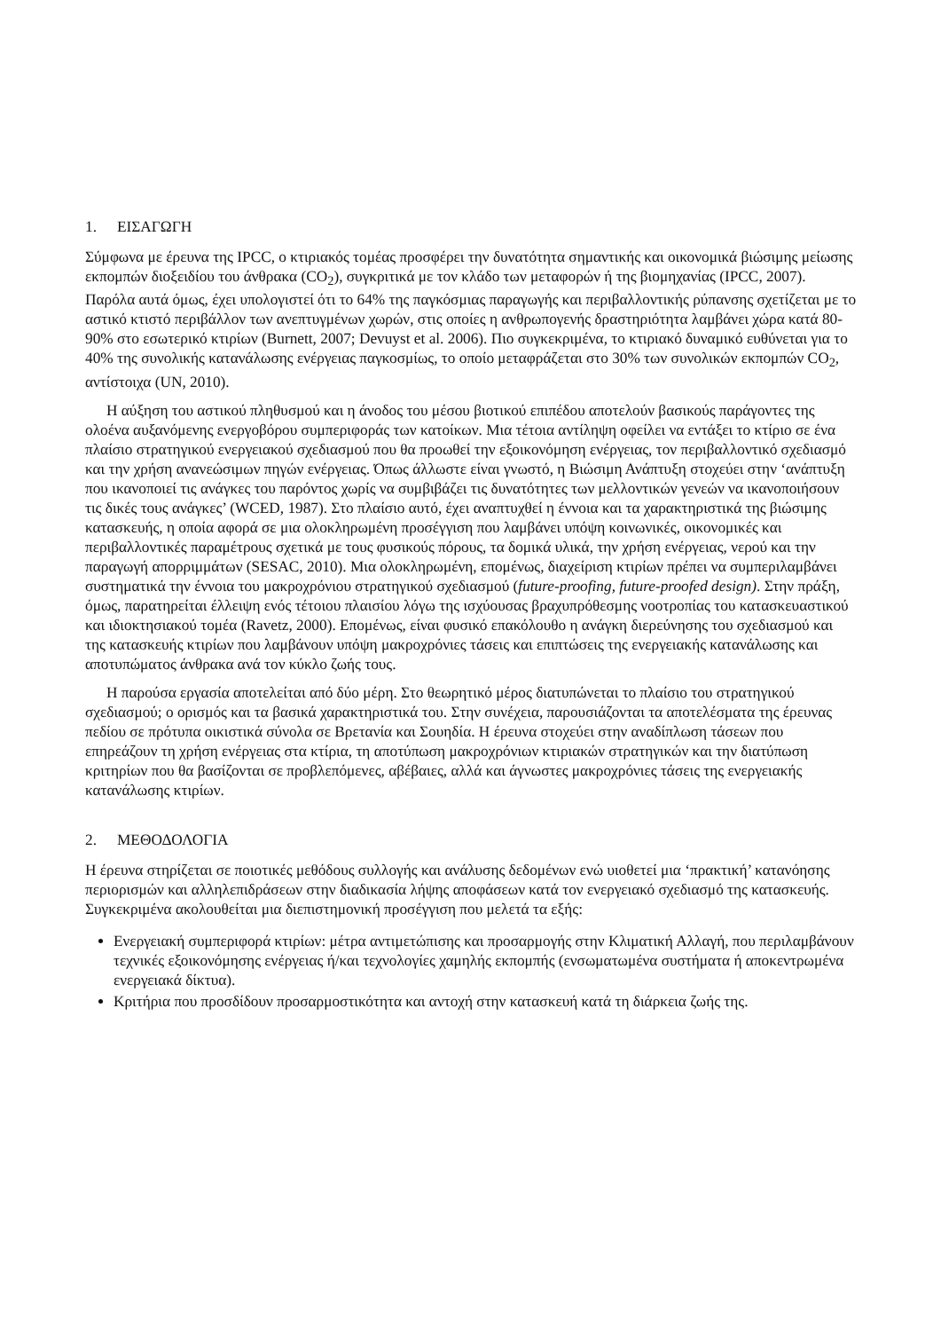1. ΕΙΣΑΓΩΓΗ
Σύμφωνα με έρευνα της IPCC, ο κτιριακός τομέας προσφέρει την δυνατότητα σημαντικής και οικονομικά βιώσιμης μείωσης εκπομπών διοξειδίου του άνθρακα (CO<sub>2</sub>), συγκριτικά με τον κλάδο των μεταφορών ή της βιομηχανίας (IPCC, 2007). Παρόλα αυτά όμως, έχει υπολογιστεί ότι το 64% της παγκόσμιας παραγωγής και περιβαλλοντικής ρύπανσης σχετίζεται με το αστικό κτιστό περιβάλλον των ανεπτυγμένων χωρών, στις οποίες η ανθρωπογενής δραστηριότητα λαμβάνει χώρα κατά 80-90% στο εσωτερικό κτιρίων (Burnett, 2007; Devuyst et al. 2006). Πιο συγκεκριμένα, το κτιριακό δυναμικό ευθύνεται για το 40% της συνολικής κατανάλωσης ενέργειας παγκοσμίως, το οποίο μεταφράζεται στο 30% των συνολικών εκπομπών CO<sub>2</sub>, αντίστοιχα (UN, 2010).
Η αύξηση του αστικού πληθυσμού και η άνοδος του μέσου βιοτικού επιπέδου αποτελούν βασικούς παράγοντες της ολοένα αυξανόμενης ενεργοβόρου συμπεριφοράς των κατοίκων. Μια τέτοια αντίληψη οφείλει να εντάξει το κτίριο σε ένα πλαίσιο στρατηγικού ενεργειακού σχεδιασμού που θα προωθεί την εξοικονόμηση ενέργειας, τον περιβαλλοντικό σχεδιασμό και την χρήση ανανεώσιμων πηγών ενέργειας. Όπως άλλωστε είναι γνωστό, η Βιώσιμη Ανάπτυξη στοχεύει στην ‘ανάπτυξη που ικανοποιεί τις ανάγκες του παρόντος χωρίς να συμβιβάζει τις δυνατότητες των μελλοντικών γενεών να ικανοποιήσουν τις δικές τους ανάγκες’ (WCED, 1987). Στο πλαίσιο αυτό, έχει αναπτυχθεί η έννοια και τα χαρακτηριστικά της βιώσιμης κατασκευής, η οποία αφορά σε μια ολοκληρωμένη προσέγγιση που λαμβάνει υπόψη κοινωνικές, οικονομικές και περιβαλλοντικές παραμέτρους σχετικά με τους φυσικούς πόρους, τα δομικά υλικά, την χρήση ενέργειας, νερού και την παραγωγή απορριμμάτων (SESAC, 2010). Μια ολοκληρωμένη, επομένως, διαχείριση κτιρίων πρέπει να συμπεριλαμβάνει συστηματικά την έννοια του μακροχρόνιου στρατηγικού σχεδιασμού (future-proofing, future-proofed design). Στην πράξη, όμως, παρατηρείται έλλειψη ενός τέτοιου πλαισίου λόγω της ισχύουσας βραχυπρόθεσμης νοοτροπίας του κατασκευαστικού και ιδιοκτησιακού τομέα (Ravetz, 2000). Επομένως, είναι φυσικό επακόλουθο η ανάγκη διερεύνησης του σχεδιασμού και της κατασκευής κτιρίων που λαμβάνουν υπόψη μακροχρόνιες τάσεις και επιπτώσεις της ενεργειακής κατανάλωσης και αποτυπώματος άνθρακα ανά τον κύκλο ζωής τους.
Η παρούσα εργασία αποτελείται από δύο μέρη. Στο θεωρητικό μέρος διατυπώνεται το πλαίσιο του στρατηγικού σχεδιασμού; ο ορισμός και τα βασικά χαρακτηριστικά του. Στην συνέχεια, παρουσιάζονται τα αποτελέσματα της έρευνας πεδίου σε πρότυπα οικιστικά σύνολα σε Βρετανία και Σουηδία. Η έρευνα στοχεύει στην αναδίπλωση τάσεων που επηρεάζουν τη χρήση ενέργειας στα κτίρια, τη αποτύπωση μακροχρόνιων κτιριακών στρατηγικών και την διατύπωση κριτηρίων που θα βασίζονται σε προβλεπόμενες, αβέβαιες, αλλά και άγνωστες μακροχρόνιες τάσεις της ενεργειακής κατανάλωσης κτιρίων.
2. ΜΕΘΟΔΟΛΟΓΙΑ
Η έρευνα στηρίζεται σε ποιοτικές μεθόδους συλλογής και ανάλυσης δεδομένων ενώ υιοθετεί μια ‘πρακτική’ κατανόησης περιορισμών και αλληλεπιδράσεων στην διαδικασία λήψης αποφάσεων κατά τον ενεργειακό σχεδιασμό της κατασκευής. Συγκεκριμένα ακολουθείται μια διεπιστημονική προσέγγιση που μελετά τα εξής:
Ενεργειακή συμπεριφορά κτιρίων: μέτρα αντιμετώπισης και προσαρμογής στην Κλιματική Αλλαγή, που περιλαμβάνουν τεχνικές εξοικονόμησης ενέργειας ή/και τεχνολογίες χαμηλής εκπομπής (ενσωματωμένα συστήματα ή αποκεντρωμένα ενεργειακά δίκτυα).
Κριτήρια που προσδίδουν προσαρμοστικότητα και αντοχή στην κατασκευή κατά τη διάρκεια ζωής της.